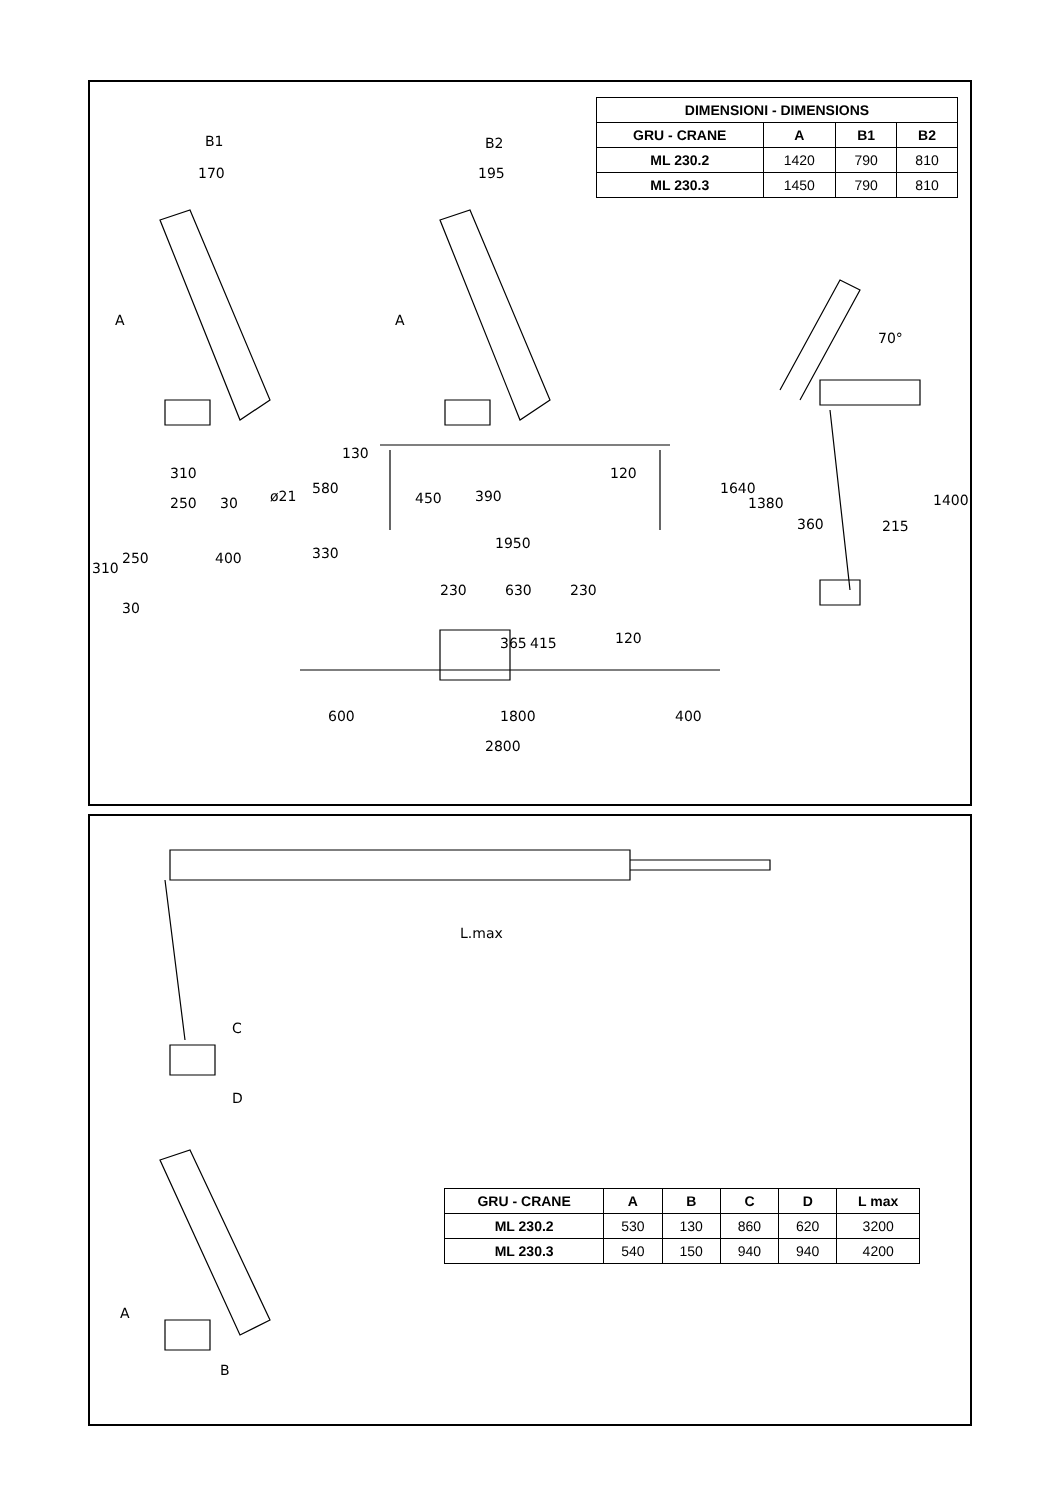| DIMENSIONI - DIMENSIONS | | | |
| --- | --- | --- | --- |
| GRU - CRANE | A | B1 | B2 |
| ML 230.2 | 1420 | 790 | 810 |
| ML 230.3 | 1450 | 790 | 810 |
B1
170
A
B2
195
A
70°
130
310
250 30 ø21 580
450 390
120
1640
1380
360 215
1400
310
250 400
30
330
1950
230 630 230
365 415 120
600 1800 400
2800
L.max
C
D
A
B
| GRU - CRANE | A | B | C | D | L max |
| --- | --- | --- | --- | --- | --- |
| ML 230.2 | 530 | 130 | 860 | 620 | 3200 |
| ML 230.3 | 540 | 150 | 940 | 940 | 4200 |